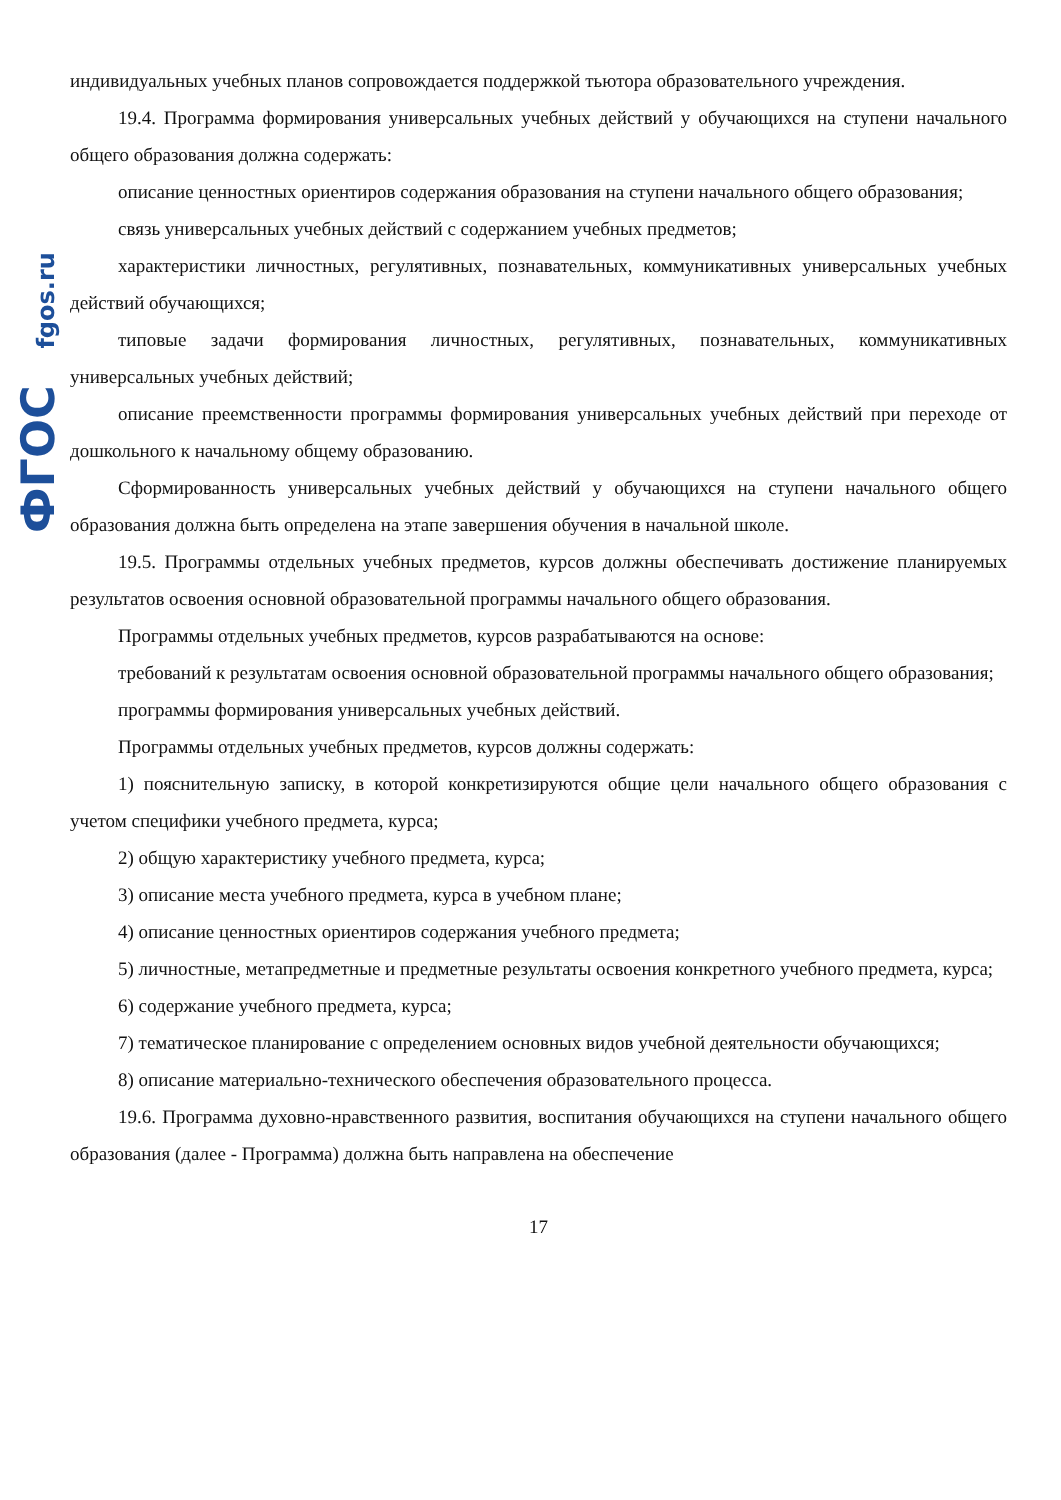ФГОС fgos.ru
индивидуальных учебных планов сопровождается поддержкой тьютора образовательного учреждения.
19.4. Программа формирования универсальных учебных действий у обучающихся на ступени начального общего образования должна содержать:
описание ценностных ориентиров содержания образования на ступени начального общего образования;
связь универсальных учебных действий с содержанием учебных предметов;
характеристики личностных, регулятивных, познавательных, коммуникативных универсальных учебных действий обучающихся;
типовые задачи формирования личностных, регулятивных, познавательных, коммуникативных универсальных учебных действий;
описание преемственности программы формирования универсальных учебных действий при переходе от дошкольного к начальному общему образованию.
Сформированность универсальных учебных действий у обучающихся на ступени начального общего образования должна быть определена на этапе завершения обучения в начальной школе.
19.5. Программы отдельных учебных предметов, курсов должны обеспечивать достижение планируемых результатов освоения основной образовательной программы начального общего образования.
Программы отдельных учебных предметов, курсов разрабатываются на основе:
требований к результатам освоения основной образовательной программы начального общего образования;
программы формирования универсальных учебных действий.
Программы отдельных учебных предметов, курсов должны содержать:
1) пояснительную записку, в которой конкретизируются общие цели начального общего образования с учетом специфики учебного предмета, курса;
2) общую характеристику учебного предмета, курса;
3) описание места учебного предмета, курса в учебном плане;
4) описание ценностных ориентиров содержания учебного предмета;
5) личностные, метапредметные и предметные результаты освоения конкретного учебного предмета, курса;
6) содержание учебного предмета, курса;
7) тематическое планирование с определением основных видов учебной деятельности обучающихся;
8) описание материально-технического обеспечения образовательного процесса.
19.6. Программа духовно-нравственного развития, воспитания обучающихся на ступени начального общего образования (далее - Программа) должна быть направлена на обеспечение
17